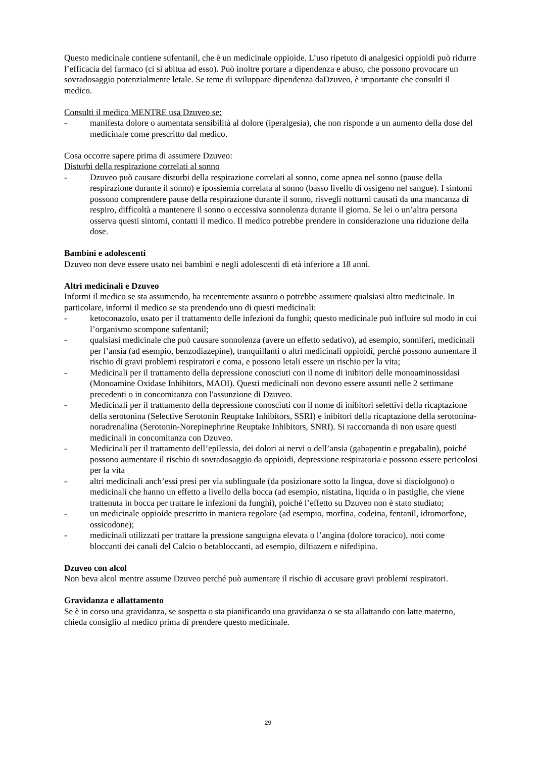Questo medicinale contiene sufentanil, che è un medicinale oppioide. L’uso ripetuto di analgesici oppioidi può ridurre l’efficacia del farmaco (ci si abitua ad esso). Può inoltre portare a dipendenza e abuso, che possono provocare un sovradosaggio potenzialmente letale. Se teme di sviluppare dipendenza daDzuveo, è importante che consulti il medico.
Consulti il medico MENTRE usa Dzuveo se:
- manifesta dolore o aumentata sensibilità al dolore (iperalgesia), che non risponde a un aumento della dose del medicinale come prescritto dal medico.
Cosa occorre sapere prima di assumere Dzuveo:
Disturbi della respirazione correlati al sonno
- Dzuveo può causare disturbi della respirazione correlati al sonno, come apnea nel sonno (pause della respirazione durante il sonno) e ipossiemia correlata al sonno (basso livello di ossigeno nel sangue). I sintomi possono comprendere pause della respirazione durante il sonno, risvegli notturni causati da una mancanza di respiro, difficoltà a mantenere il sonno o eccessiva sonnolenza durante il giorno. Se lei o un’altra persona osserva questi sintomi, contatti il medico. Il medico potrebbe prendere in considerazione una riduzione della dose.
Bambini e adolescenti
Dzuveo non deve essere usato nei bambini e negli adolescenti di età inferiore a 18 anni.
Altri medicinali e Dzuveo
Informi il medico se sta assumendo, ha recentemente assunto o potrebbe assumere qualsiasi altro medicinale. In particolare, informi il medico se sta prendendo uno di questi medicinali:
- ketoconazolo, usato per il trattamento delle infezioni da funghi; questo medicinale può influire sul modo in cui l’organismo scompone sufentanil;
- qualsiasi medicinale che può causare sonnolenza (avere un effetto sedativo), ad esempio, sonniferi, medicinali per l’ansia (ad esempio, benzodiazepine), tranquillanti o altri medicinali oppioidi, perché possono aumentare il rischio di gravi problemi respiratori e coma, e possono letali essere un rischio per la vita;
- Medicinali per il trattamento della depressione conosciuti con il nome di inibitori delle monoaminossidasi (Monoamine Oxidase Inhibitors, MAOI). Questi medicinali non devono essere assunti nelle 2 settimane precedenti o in concomitanza con l'assunzione di Dzuveo.
- Medicinali per il trattamento della depressione conosciuti con il nome di inibitori selettivi della ricaptazione della serotonina (Selective Serotonin Reuptake Inhibitors, SSRI) e inibitori della ricaptazione della serotonina-noradrenalina (Serotonin-Norepinephrine Reuptake Inhibitors, SNRI). Si raccomanda di non usare questi medicinali in concomitanza con Dzuveo.
- Medicinali per il trattamento dell’epilessia, dei dolori ai nervi o dell’ansia (gabapentin e pregabalin), poiché possono aumentare il rischio di sovradosaggio da oppioidi, depressione respiratoria e possono essere pericolosi per la vita
- altri medicinali anch’essi presi per via sublinguale (da posizionare sotto la lingua, dove si disciolgono) o medicinali che hanno un effetto a livello della bocca (ad esempio, nistatina, liquida o in pastiglie, che viene trattenuta in bocca per trattare le infezioni da funghi), poiché l’effetto su Dzuveo non è stato studiato;
- un medicinale oppioide prescritto in maniera regolare (ad esempio, morfina, codeina, fentanil, idromorfone, ossicodone);
- medicinali utilizzati per trattare la pressione sanguigna elevata o l’angina (dolore toracico), noti come bloccanti dei canali del Calcio o betabloccanti, ad esempio, diltiazem e nifedipina.
Dzuveo con alcol
Non beva alcol mentre assume Dzuveo perché può aumentare il rischio di accusare gravi problemi respiratori.
Gravidanza e allattamento
Se è in corso una gravidanza, se sospetta o sta pianificando una gravidanza o se sta allattando con latte materno, chieda consiglio al medico prima di prendere questo medicinale.
29